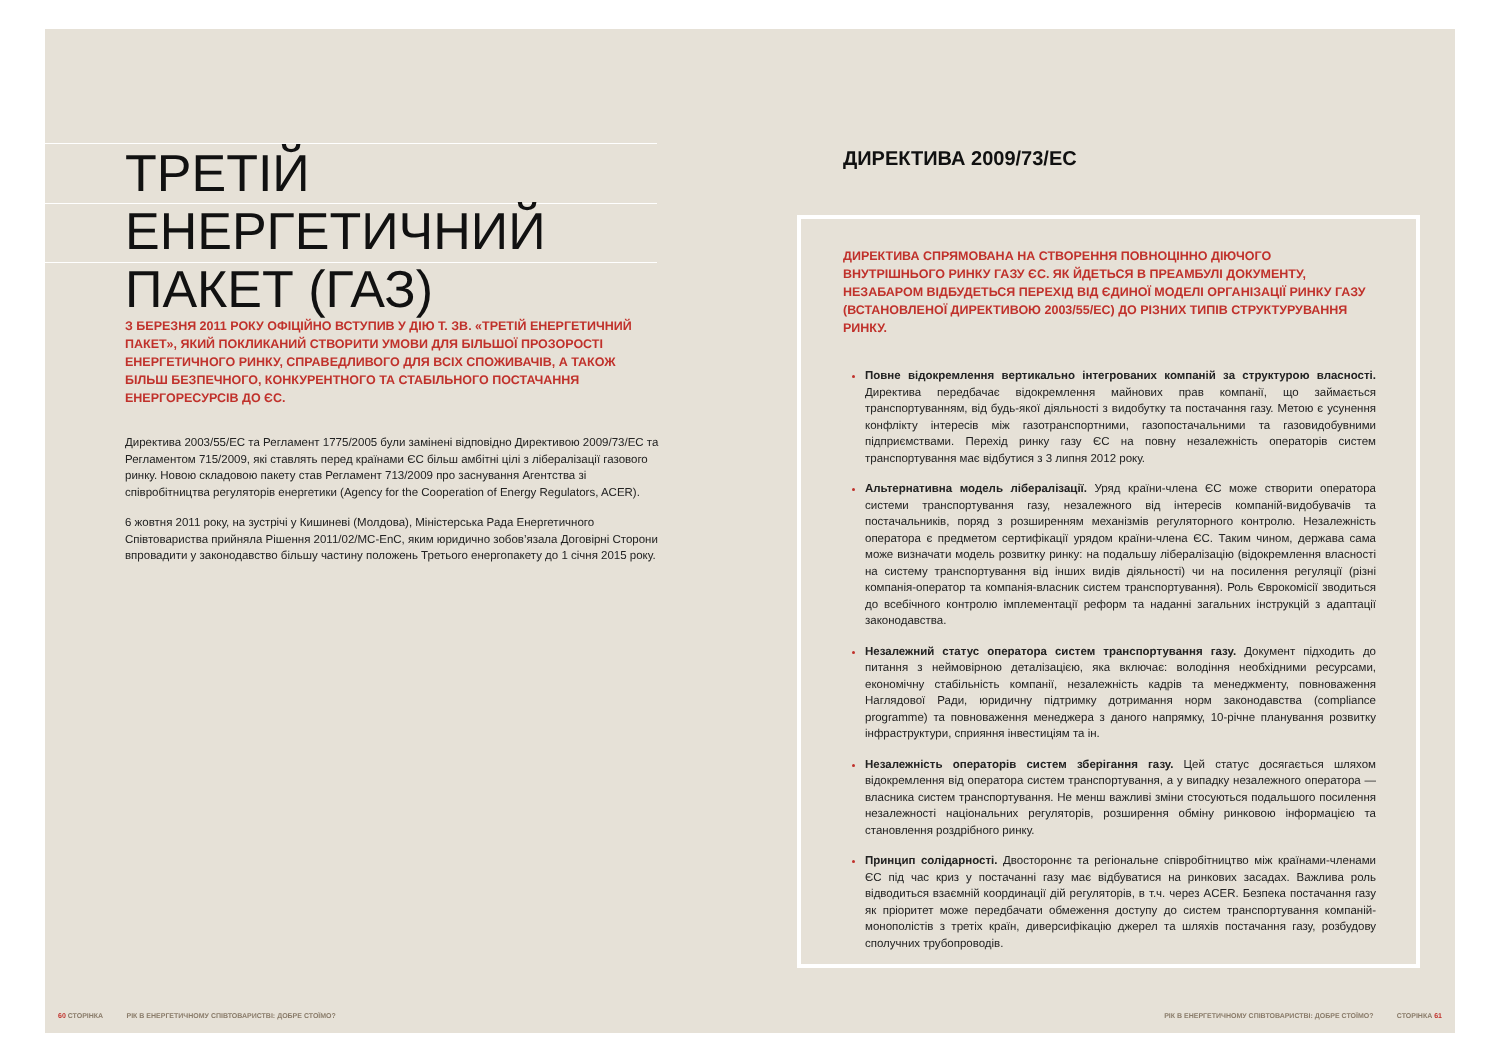ТРЕТІЙ ЕНЕРГЕТИЧНИЙ ПАКЕТ (ГАЗ)
З БЕРЕЗНЯ 2011 РОКУ ОФІЦІЙНО ВСТУПИВ У ДІЮ Т. ЗВ. «ТРЕТІЙ ЕНЕРГЕТИЧНИЙ ПАКЕТ», ЯКИЙ ПОКЛИКАНИЙ СТВОРИТИ УМОВИ ДЛЯ БІЛЬШОЇ ПРОЗОРОСТІ ЕНЕРГЕТИЧНОГО РИНКУ, СПРАВЕДЛИВОГО ДЛЯ ВСІХ СПОЖИВАЧІВ, А ТАКОЖ БІЛЬШ БЕЗПЕЧНОГО, КОНКУРЕНТНОГО ТА СТАБІЛЬНОГО ПОСТАЧАННЯ ЕНЕРГОРЕСУРСІВ ДО ЄС.
Директива 2003/55/ЕС та Регламент 1775/2005 були замінені відповідно Директивою 2009/73/ЕС та Регламентом 715/2009, які ставлять перед країнами ЄС більш амбітні цілі з лібералізації газового ринку. Новою складовою пакету став Регламент 713/2009 про заснування Агентства зі співробітництва регуляторів енергетики (Agency for the Cooperation of Energy Regulators, ACER).
6 жовтня 2011 року, на зустрічі у Кишиневі (Молдова), Міністерська Рада Енергетичного Співтовариства прийняла Рішення 2011/02/MC-EnC, яким юридично зобов’язала Договірні Сторони впровадити у законодавство більшу частину положень Третього енергопакету до 1 січня 2015 року.
60 СТОРІНКА РІК В ЕНЕРГЕТИЧНОМУ СПІВТОВАРИСТВІ: ДОБРЕ СТОЇМО?
ДИРЕКТИВА 2009/73/ЕС
ДИРЕКТИВА СПРЯМОВАНА НА СТВОРЕННЯ ПОВНОЦІННО ДІЮЧОГО ВНУТРІШНЬОГО РИНКУ ГАЗУ ЄС. ЯК ЙДЕТЬСЯ В ПРЕАМБУЛІ ДОКУМЕНТУ, НЕЗАБАРОМ ВІДБУДЕТЬСЯ ПЕРЕХІД ВІД ЄДИНОЇ МОДЕЛІ ОРГАНІЗАЦІЇ РИНКУ ГАЗУ (ВСТАНОВЛЕНОЇ ДИРЕКТИВОЮ 2003/55/ЕС) ДО РІЗНИХ ТИПІВ СТРУКТУРУВАННЯ РИНКУ.
Повне відокремлення вертикально інтегрованих компаній за структурою власності. Директива передбачає відокремлення майнових прав компанії, що займається транспортуванням, від будь-якої діяльності з видобутку та постачання газу. Метою є усунення конфлікту інтересів між газотранспортними, газопостачальними та газовидобувними підприємствами. Перехід ринку газу ЄС на повну незалежність операторів систем транспортування має відбутися з 3 липня 2012 року.
Альтернативна модель лібералізації. Уряд країни-члена ЄС може створити оператора системи транспортування газу, незалежного від інтересів компаній-видобувачів та постачальників, поряд з розширенням механізмів регуляторного контролю. Незалежність оператора є предметом сертифікації урядом країни-члена ЄС. Таким чином, держава сама може визначати модель розвитку ринку: на подальшу лібералізацію (відокремлення власності на систему транспортування від інших видів діяльності) чи на посилення регуляції (різні компанія-оператор та компанія-власник систем транспортування). Роль Єврокомісії зводиться до всебічного контролю імплементації реформ та наданні загальних інструкцій з адаптації законодавства.
Незалежний статус оператора систем транспортування газу. Документ підходить до питання з неймовірною деталізацією, яка включає: володіння необхідними ресурсами, економічну стабільність компанії, незалежність кадрів та менеджменту, повноваження Наглядової Ради, юридичну підтримку дотримання норм законодавства (compliance programme) та повноваження менеджера з даного напрямку, 10-річне планування розвитку інфраструктури, сприяння інвестиціям та ін.
Незалежність операторів систем зберігання газу. Цей статус досягається шляхом відокремлення від оператора систем транспортування, а у випадку незалежного оператора — власника систем транспортування. Не менш важливі зміни стосуються подальшого посилення незалежності національних регуляторів, розширення обміну ринковою інформацією та становлення роздрібного ринку.
Принцип солідарності. Двостороннє та регіональне співробітництво між країнами-членами ЄС під час криз у постачанні газу має відбуватися на ринкових засадах. Важлива роль відводиться взаємній координації дій регуляторів, в т.ч. через ACER. Безпека постачання газу як пріоритет може передбачати обмеження доступу до систем транспортування компаній-монополістів з третіх країн, диверсифікацію джерел та шляхів постачання газу, розбудову сполучних трубопроводів.
РІК В ЕНЕРГЕТИЧНОМУ СПІВТОВАРИСТВІ: ДОБРЕ СТОЇМО? СТОРІНКА 61